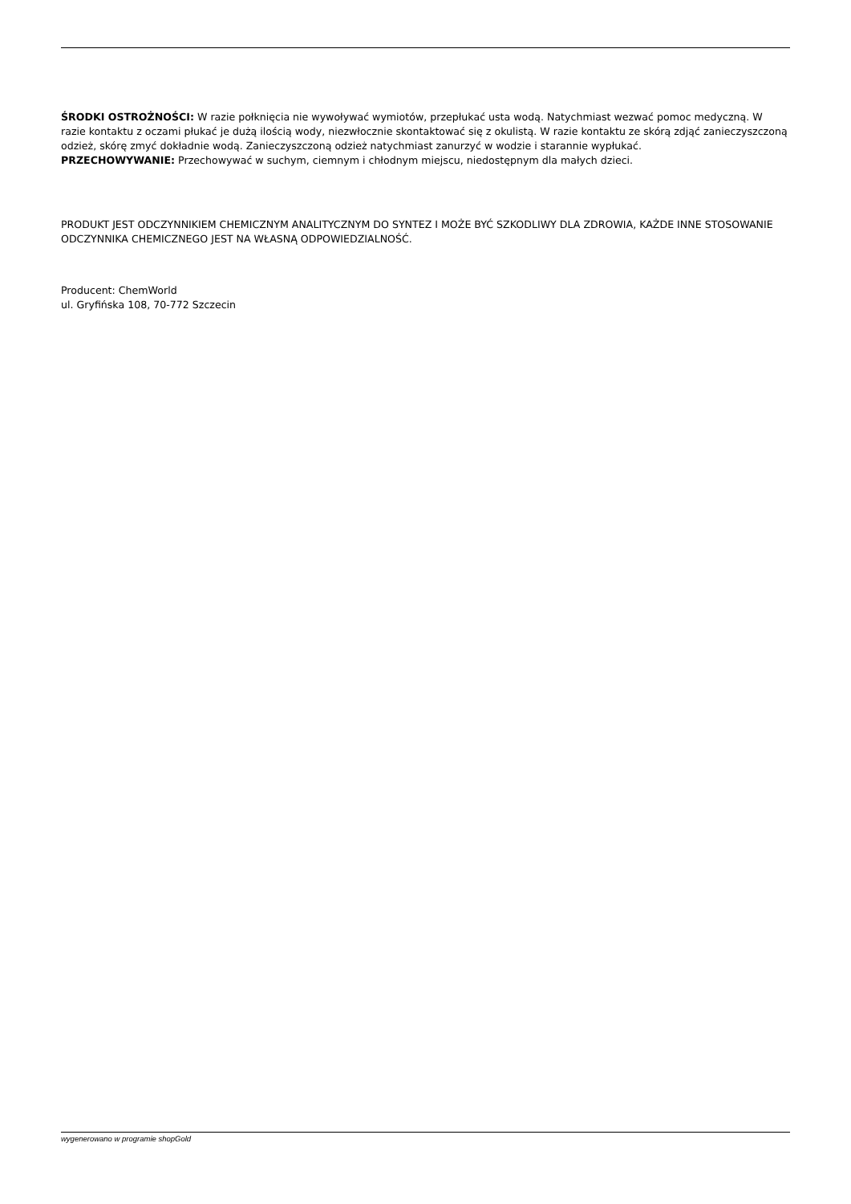ŚRODKI OSTROŻNOŚCI: W razie połknięcia nie wywoływać wymiotów, przepłukać usta wodą. Natychmiast wezwać pomoc medyczną. W razie kontaktu z oczami płukać je dużą ilością wody, niezwłocznie skontaktować się z okulistą. W razie kontaktu ze skórą zdjąć zanieczyszczoną odzież, skórę zmyć dokładnie wodą. Zanieczyszczoną odzież natychmiast zanurzyć w wodzie i starannie wypłukać.
PRZECHOWYWANIE: Przechowywać w suchym, ciemnym i chłodnym miejscu, niedostępnym dla małych dzieci.
PRODUKT JEST ODCZYNNIKIEM CHEMICZNYM ANALITYCZNYM DO SYNTEZ I MOŻE BYĆ SZKODLIWY DLA ZDROWIA, KAŻDE INNE STOSOWANIE ODCZYNNIKA CHEMICZNEGO JEST NA WŁASNĄ ODPOWIEDZIALNOŚĆ.
Producent: ChemWorld
ul. Gryfińska 108, 70-772 Szczecin
wygenerowano w programie shopGold